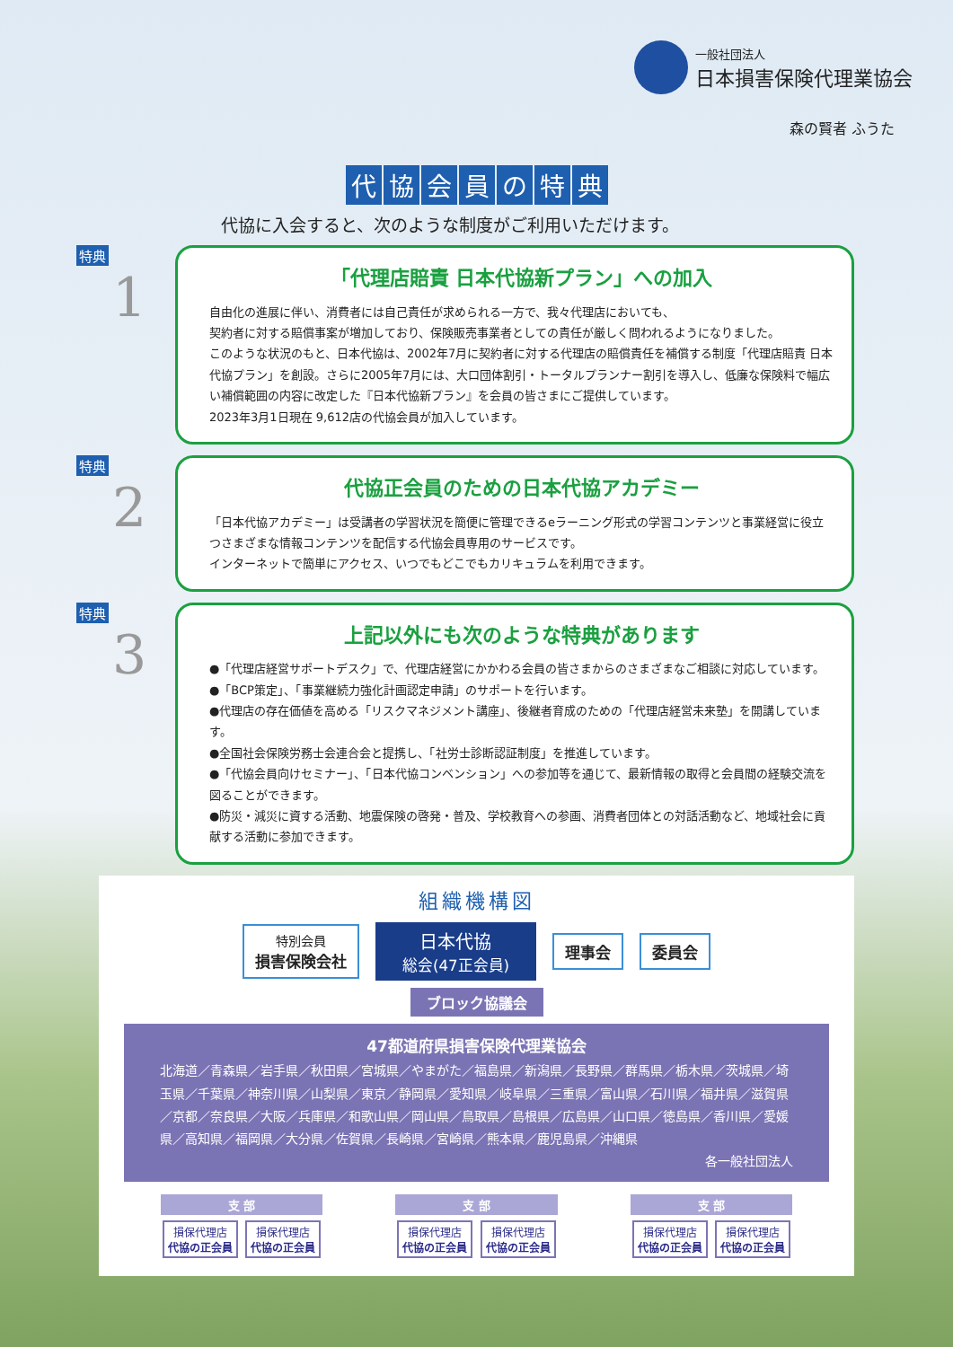一般社団法人
日本損害保険代理業協会
森の賢者 ふうた
代協会員の特典
代協に入会すると、次のような制度がご利用いただけます。
特典
1
「代理店賠責 日本代協新プラン」への加入
自由化の進展に伴い、消費者には自己責任が求められる一方で、我々代理店においても、
契約者に対する賠償事案が増加しており、保険販売事業者としての責任が厳しく問われるようになりました。
このような状況のもと、日本代協は、2002年7月に契約者に対する代理店の賠償責任を補償する制度「代理店賠責 日本代協プラン」を創設。さらに2005年7月には、大口団体割引・トータルプランナー割引を導入し、低廉な保険料で幅広い補償範囲の内容に改定した『日本代協新プラン』を会員の皆さまにご提供しています。
2023年3月1日現在 9,612店の代協会員が加入しています。
特典
2
代協正会員のための日本代協アカデミー
「日本代協アカデミー」は受講者の学習状況を簡便に管理できるeラーニング形式の学習コンテンツと事業経営に役立つさまざまな情報コンテンツを配信する代協会員専用のサービスです。
インターネットで簡単にアクセス、いつでもどこでもカリキュラムを利用できます。
特典
3
上記以外にも次のような特典があります
●「代理店経営サポートデスク」で、代理店経営にかかわる会員の皆さまからのさまざまなご相談に対応しています。
●「BCP策定」、「事業継続力強化計画認定申請」のサポートを行います。
●代理店の存在価値を高める「リスクマネジメント講座」、後継者育成のための「代理店経営未来塾」を開講しています。
●全国社会保険労務士会連合会と提携し、「社労士診断認証制度」を推進しています。
●「代協会員向けセミナー」、「日本代協コンベンション」への参加等を通じて、最新情報の取得と会員間の経験交流を図ることができます。
●防災・減災に資する活動、地震保険の啓発・普及、学校教育への参画、消費者団体との対話活動など、地域社会に貢献する活動に参加できます。
組織機構図
特別会員
損害保険会社
日本代協
総会(47正会員)
理事会 委員会
ブロック協議会
47都道府県損害保険代理業協会
北海道／青森県／岩手県／秋田県／宮城県／やまがた／福島県／新潟県／長野県／群馬県／栃木県／茨城県／埼玉県／千葉県／神奈川県／山梨県／東京／静岡県／愛知県／岐阜県／三重県／富山県／石川県／福井県／滋賀県／京都／奈良県／大阪／兵庫県／和歌山県／岡山県／鳥取県／島根県／広島県／山口県／徳島県／香川県／愛媛県／高知県／福岡県／大分県／佐賀県／長崎県／宮崎県／熊本県／鹿児島県／沖縄県
各一般社団法人
支 部
損保代理店
代協の正会員 損保代理店
代協の正会員
支 部
損保代理店
代協の正会員 損保代理店
代協の正会員
支 部
損保代理店
代協の正会員 損保代理店
代協の正会員